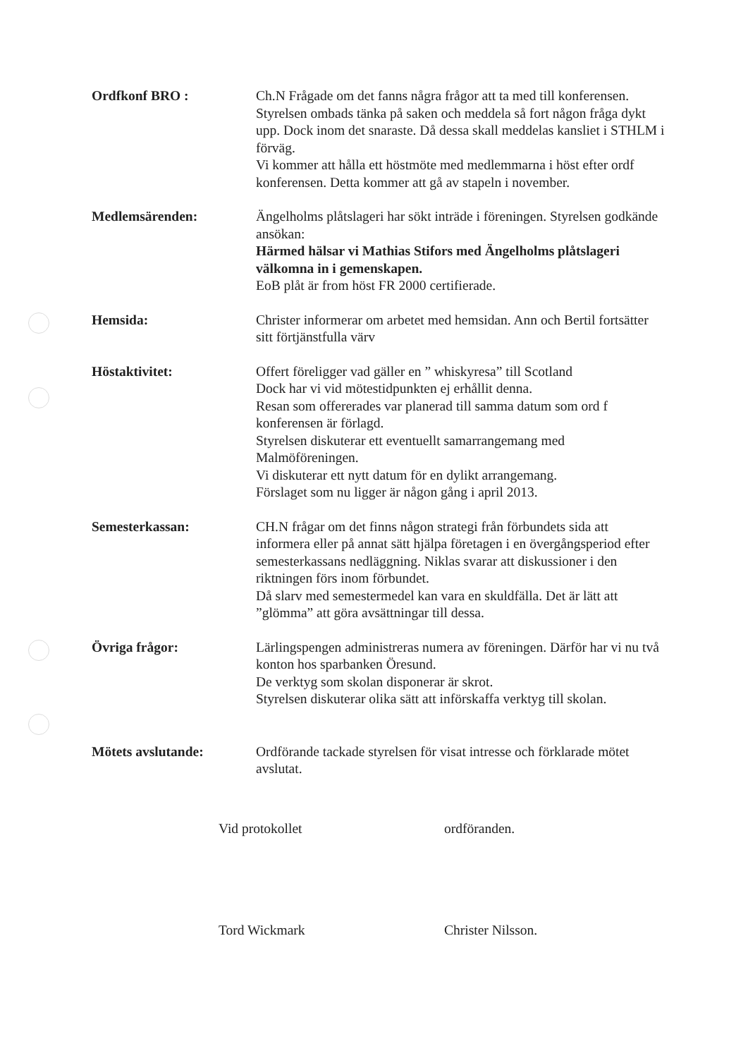Ordfkonf BRO : Ch.N Frågade om det fanns några frågor att ta med till konferensen. Styrelsen ombads tänka på saken och meddela så fort någon fråga dykt upp. Dock inom det snaraste. Då dessa skall meddelas kansliet i STHLM i förväg.
Vi kommer att hålla ett höstmöte med medlemmarna i höst efter ordf konferensen. Detta kommer att gå av stapeln i november.
Medlemsärenden: Ängelholms plåtslageri har sökt inträde i föreningen. Styrelsen godkände ansökan:
Härmed hälsar vi Mathias Stifors med Ängelholms plåtslageri välkomna in i gemenskapen.
EoB plåt är from höst FR 2000 certifierade.
Hemsida: Christer informerar om arbetet med hemsidan. Ann och Bertil fortsätter sitt förtjänstfulla värv
Höstaktivitet: Offert föreligger vad gäller en ” whiskyresa” till Scotland
Dock har vi vid mötestidpunkten ej erhållit denna.
Resan som offererades var planerad till samma datum som ord f konferensen är förlagd.
Styrelsen diskuterar ett eventuellt samarrangemang med Malmöföreningen.
Vi diskuterar ett nytt datum för en dylikt arrangemang.
Förslaget som nu ligger är någon gång i april 2013.
Semesterkassan: CH.N frågar om det finns någon strategi från förbundets sida att informera eller på annat sätt hjälpa företagen i en övergångsperiod efter semesterkassans nedläggning. Niklas svarar att diskussioner i den riktningen förs inom förbundet.
Då slarv med semestermedel kan vara en skuldfälla. Det är lätt att ”glömma” att göra avsättningar till dessa.
Övriga frågor: Lärlingspengen administreras numera av föreningen. Därför har vi nu två konton hos sparbanken Öresund.
De verktyg som skolan disponerar är skrot.
Styrelsen diskuterar olika sätt att införskaffa verktyg till skolan.
Mötets avslutande: Ordförande tackade styrelsen för visat intresse och förklarade mötet avslutat.
Vid protokollet
Tord Wickmark
ordföranden.
Christer Nilsson.